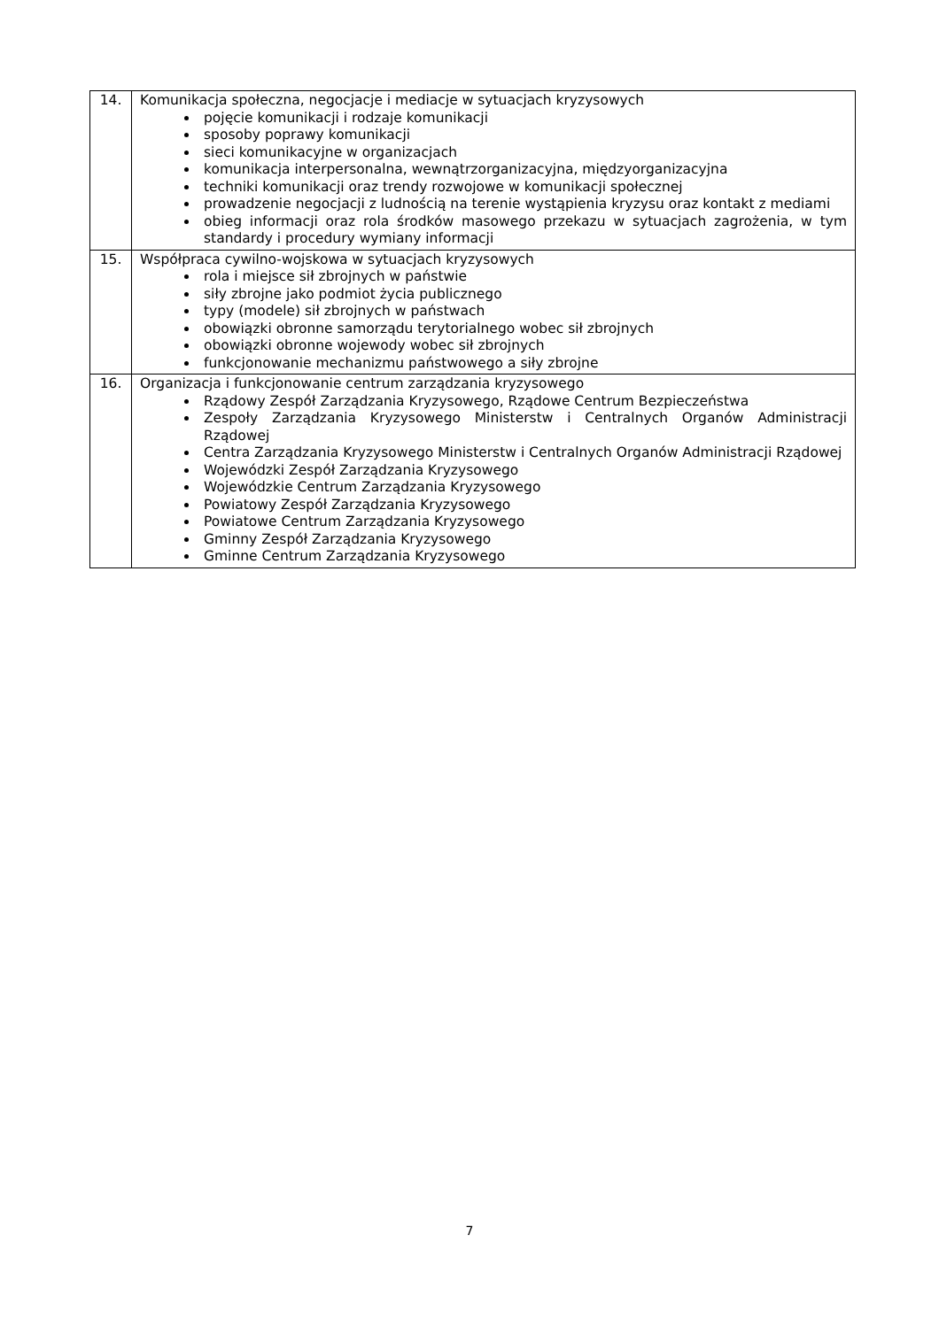| 14. | Komunikacja społeczna, negocjacje i mediacje w sytuacjach kryzysowych pojęcie komunikacji i rodzaje komunikacji sposoby poprawy komunikacji sieci komunikacyjne w organizacjach komunikacja interpersonalna, wewnątrzorganizacyjna, międzyorganizacyjna techniki komunikacji oraz trendy rozwojowe w komunikacji społecznej prowadzenie negocjacji z ludnością na terenie wystąpienia kryzysu oraz kontakt z mediami obieg informacji oraz rola środków masowego przekazu w sytuacjach zagrożenia, w tym standardy i procedury wymiany informacji |
| 15. | Współpraca cywilno-wojskowa w sytuacjach kryzysowych rola i miejsce sił zbrojnych w państwie siły zbrojne jako podmiot życia publicznego typy (modele) sił zbrojnych w państwach obowiązki obronne samorządu terytorialnego wobec sił zbrojnych obowiązki obronne wojewody wobec sił zbrojnych funkcjonowanie mechanizmu państwowego a siły zbrojne |
| 16. | Organizacja i funkcjonowanie centrum zarządzania kryzysowego Rządowy Zespół Zarządzania Kryzysowego, Rządowe Centrum Bezpieczeństwa Zespoły Zarządzania Kryzysowego Ministerstw i Centralnych Organów Administracji Rządowej Centra Zarządzania Kryzysowego Ministerstw i Centralnych Organów Administracji Rządowej Wojewódzki Zespół Zarządzania Kryzysowego Wojewódzkie Centrum Zarządzania Kryzysowego Powiatowy Zespół Zarządzania Kryzysowego Powiatowe Centrum Zarządzania Kryzysowego Gminny Zespół Zarządzania Kryzysowego Gminne Centrum Zarządzania Kryzysowego |
7